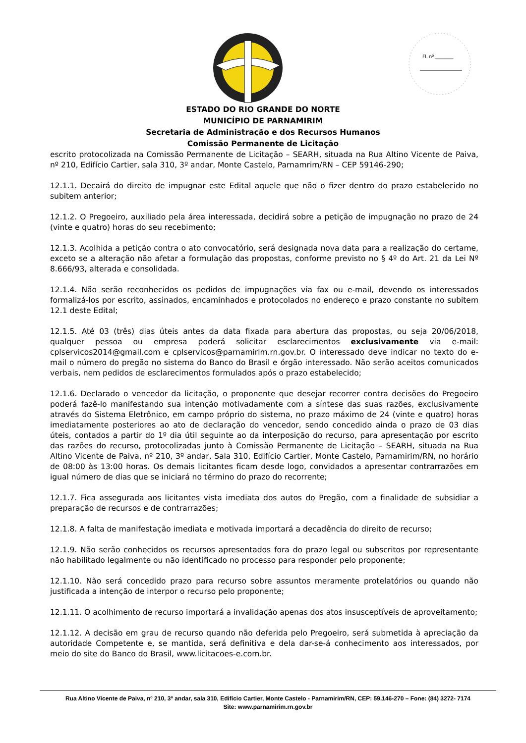Fl. nº ________
ESTADO DO RIO GRANDE DO NORTE
MUNICÍPIO DE PARNAMIRIM
Secretaria de Administração e dos Recursos Humanos
Comissão Permanente de Licitação
escrito protocolizada na Comissão Permanente de Licitação – SEARH, situada na Rua Altino Vicente de Paiva, nº 210, Edifício Cartier, sala 310, 3º andar, Monte Castelo, Parnamrim/RN – CEP 59146-290;
12.1.1. Decairá do direito de impugnar este Edital aquele que não o fizer dentro do prazo estabelecido no subitem anterior;
12.1.2. O Pregoeiro, auxiliado pela área interessada, decidirá sobre a petição de impugnação no prazo de 24 (vinte e quatro) horas do seu recebimento;
12.1.3. Acolhida a petição contra o ato convocatório, será designada nova data para a realização do certame, exceto se a alteração não afetar a formulação das propostas, conforme previsto no § 4º do Art. 21 da Lei Nº 8.666/93, alterada e consolidada.
12.1.4. Não serão reconhecidos os pedidos de impugnações via fax ou e-mail, devendo os interessados formalizá-los por escrito, assinados, encaminhados e protocolados no endereço e prazo constante no subitem 12.1 deste Edital;
12.1.5. Até 03 (três) dias úteis antes da data fixada para abertura das propostas, ou seja 20/06/2018, qualquer pessoa ou empresa poderá solicitar esclarecimentos exclusivamente via e-mail: cplservicos2014@gmail.com e cplservicos@parnamirim.rn.gov.br. O interessado deve indicar no texto do e-mail o número do pregão no sistema do Banco do Brasil e órgão interessado. Não serão aceitos comunicados verbais, nem pedidos de esclarecimentos formulados após o prazo estabelecido;
12.1.6. Declarado o vencedor da licitação, o proponente que desejar recorrer contra decisões do Pregoeiro poderá fazê-lo manifestando sua intenção motivadamente com a síntese das suas razões, exclusivamente através do Sistema Eletrônico, em campo próprio do sistema, no prazo máximo de 24 (vinte e quatro) horas imediatamente posteriores ao ato de declaração do vencedor, sendo concedido ainda o prazo de 03 dias úteis, contados a partir do 1º dia útil seguinte ao da interposição do recurso, para apresentação por escrito das razões do recurso, protocolizadas junto à Comissão Permanente de Licitação – SEARH, situada na Rua Altino Vicente de Paiva, nº 210, 3º andar, Sala 310, Edifício Cartier, Monte Castelo, Parnamirim/RN, no horário de 08:00 às 13:00 horas. Os demais licitantes ficam desde logo, convidados a apresentar contrarrazões em igual número de dias que se iniciará no término do prazo do recorrente;
12.1.7. Fica assegurada aos licitantes vista imediata dos autos do Pregão, com a finalidade de subsidiar a preparação de recursos e de contrarrazões;
12.1.8. A falta de manifestação imediata e motivada importará a decadência do direito de recurso;
12.1.9. Não serão conhecidos os recursos apresentados fora do prazo legal ou subscritos por representante não habilitado legalmente ou não identificado no processo para responder pelo proponente;
12.1.10. Não será concedido prazo para recurso sobre assuntos meramente protelatórios ou quando não justificada a intenção de interpor o recurso pelo proponente;
12.1.11. O acolhimento de recurso importará a invalidação apenas dos atos insusceptíveis de aproveitamento;
12.1.12. A decisão em grau de recurso quando não deferida pelo Pregoeiro, será submetida à apreciação da autoridade Competente e, se mantida, será definitiva e dela dar-se-á conhecimento aos interessados, por meio do site do Banco do Brasil, www.licitacoes-e.com.br.
Rua Altino Vicente de Paiva, nº 210, 3º andar, sala 310, Edifício Cartier, Monte Castelo - Parnamirim/RN, CEP: 59.146-270 – Fone: (84) 3272- 7174
Site: www.parnamirim.rn.gov.br